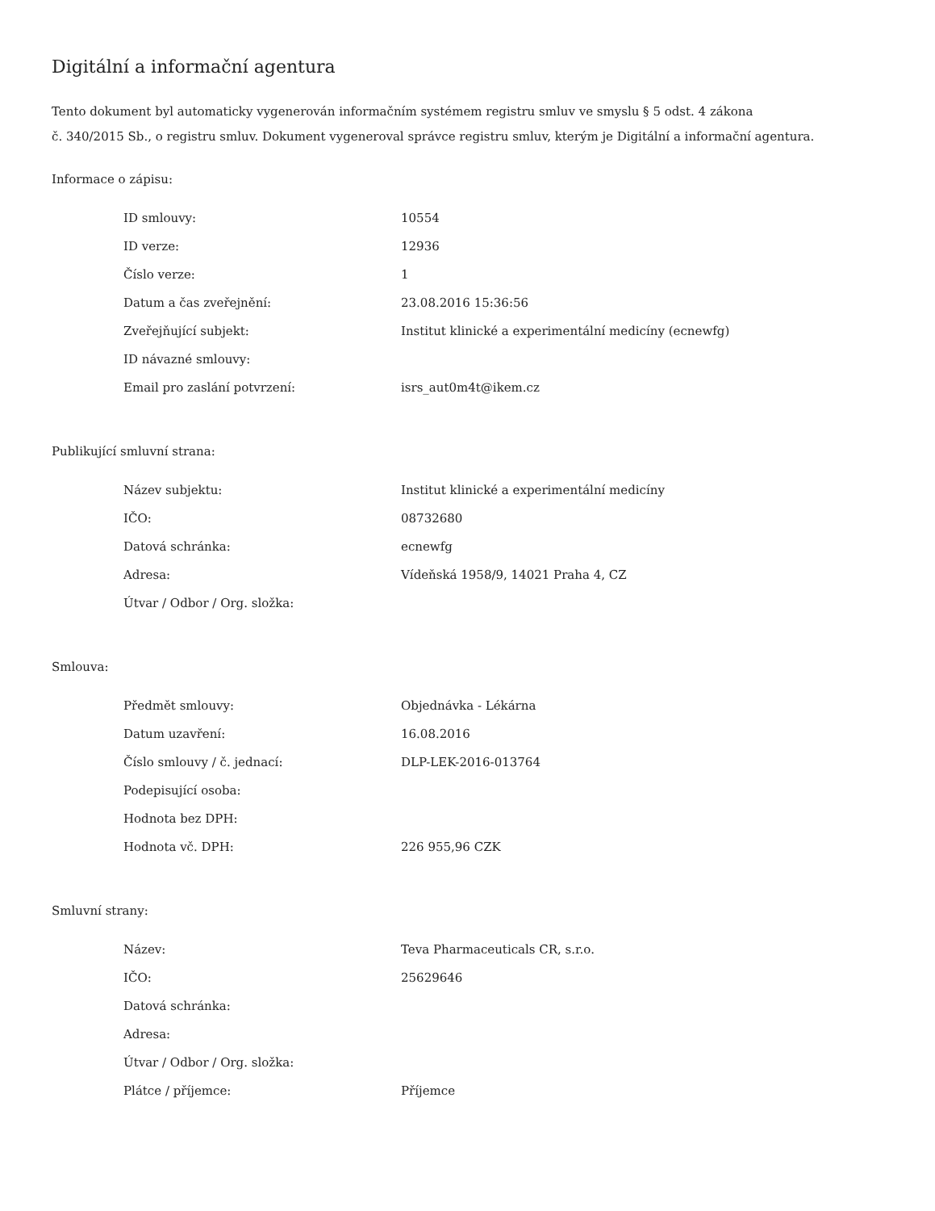Digitální a informační agentura
Tento dokument byl automaticky vygenerován informačním systémem registru smluv ve smyslu § 5 odst. 4 zákona
č. 340/2015 Sb., o registru smluv. Dokument vygeneroval správce registru smluv, kterým je Digitální a informační agentura.
Informace o zápisu:
| ID smlouvy: | 10554 |
| ID verze: | 12936 |
| Číslo verze: | 1 |
| Datum a čas zveřejnění: | 23.08.2016 15:36:56 |
| Zveřejňující subjekt: | Institut klinické a experimentální medicíny (ecnewfg) |
| ID návazné smlouvy: | |
| Email pro zaslání potvrzení: | isrs_aut0m4t@ikem.cz |
Publikující smluvní strana:
| Název subjektu: | Institut klinické a experimentální medicíny |
| IČO: | 08732680 |
| Datová schránka: | ecnewfg |
| Adresa: | Vídeňská 1958/9, 14021 Praha 4, CZ |
| Útvar / Odbor / Org. složka: | |
Smlouva:
| Předmět smlouvy: | Objednávka - Lékárna |
| Datum uzavření: | 16.08.2016 |
| Číslo smlouvy / č. jednací: | DLP-LEK-2016-013764 |
| Podepisující osoba: | |
| Hodnota bez DPH: | |
| Hodnota vč. DPH: | 226 955,96 CZK |
Smluvní strany:
| Název: | Teva Pharmaceuticals CR, s.r.o. |
| IČO: | 25629646 |
| Datová schránka: | |
| Adresa: | |
| Útvar / Odbor / Org. složka: | |
| Plátce / příjemce: | Příjemce |